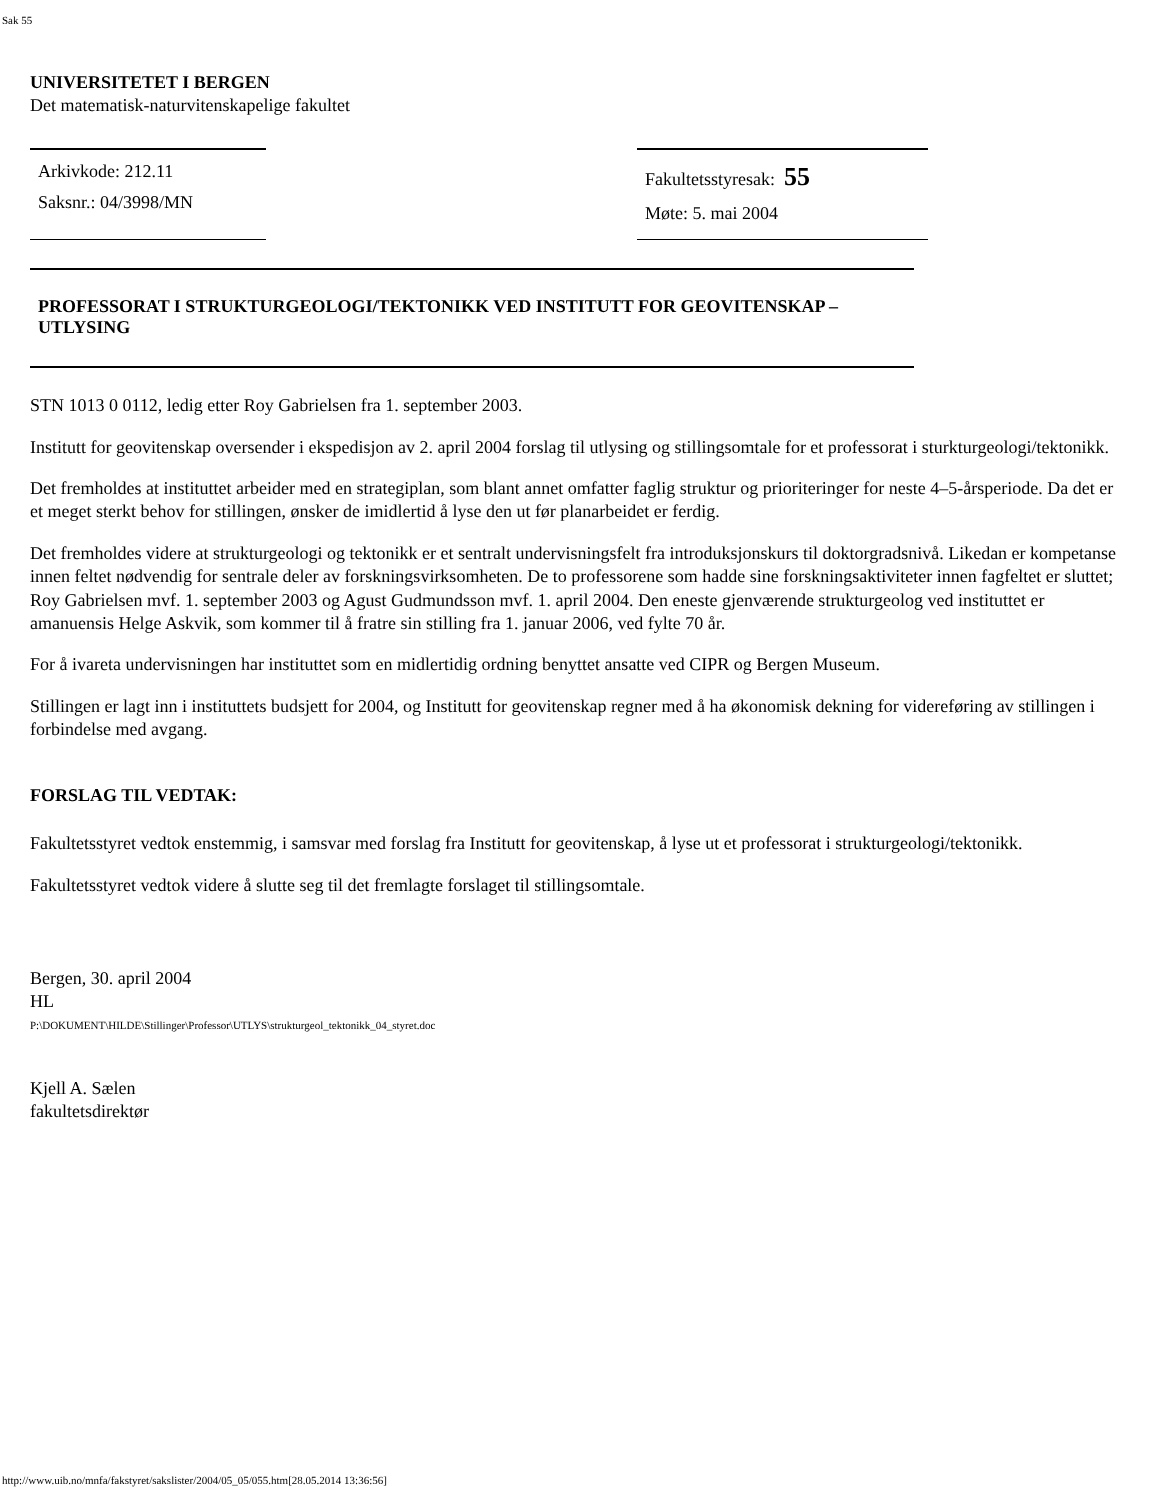Sak 55
UNIVERSITETET I BERGEN
Det matematisk-naturvitenskapelige fakultet
Arkivkode: 212.11
Saksnr.: 04/3998/MN
Fakultetsstyresak: 55
Møte: 5. mai 2004
PROFESSORAT I STRUKTURGEOLOGI/TEKTONIKK VED INSTITUTT FOR GEOVITENSKAP – UTLYSING
STN 1013 0 0112, ledig etter Roy Gabrielsen fra 1. september 2003.
Institutt for geovitenskap oversender i ekspedisjon av 2. april 2004 forslag til utlysing og stillingsomtale for et professorat i sturkturgeologi/tektonikk.
Det fremholdes at instituttet arbeider med en strategiplan, som blant annet omfatter faglig struktur og prioriteringer for neste 4–5-årsperiode. Da det er et meget sterkt behov for stillingen, ønsker de imidlertid å lyse den ut før planarbeidet er ferdig.
Det fremholdes videre at strukturgeologi og tektonikk er et sentralt undervisningsfelt fra introduksjonskurs til doktorgradsnivå. Likedan er kompetanse innen feltet nødvendig for sentrale deler av forskningsvirksomheten. De to professorene som hadde sine forskningsaktiviteter innen fagfeltet er sluttet; Roy Gabrielsen mvf. 1. september 2003 og Agust Gudmundsson mvf. 1. april 2004. Den eneste gjenværende strukturgeolog ved instituttet er amanuensis Helge Askvik, som kommer til å fratre sin stilling fra 1. januar 2006, ved fylte 70 år.
For å ivareta undervisningen har instituttet som en midlertidig ordning benyttet ansatte ved CIPR og Bergen Museum.
Stillingen er lagt inn i instituttets budsjett for 2004, og Institutt for geovitenskap regner med å ha økonomisk dekning for videreføring av stillingen i forbindelse med avgang.
FORSLAG TIL VEDTAK:
Fakultetsstyret vedtok enstemmig, i samsvar med forslag fra Institutt for geovitenskap, å lyse ut et professorat i strukturgeologi/tektonikk.
Fakultetsstyret vedtok videre å slutte seg til det fremlagte forslaget til stillingsomtale.
Bergen, 30. april 2004
HL
P:\DOKUMENT\HILDE\Stillinger\Professor\UTLYS\strukturgeol_tektonikk_04_styret.doc
Kjell A. Sælen
fakultetsdirektør
http://www.uib.no/mnfa/fakstyret/sakslister/2004/05_05/055.htm[28.05.2014 13:36:56]